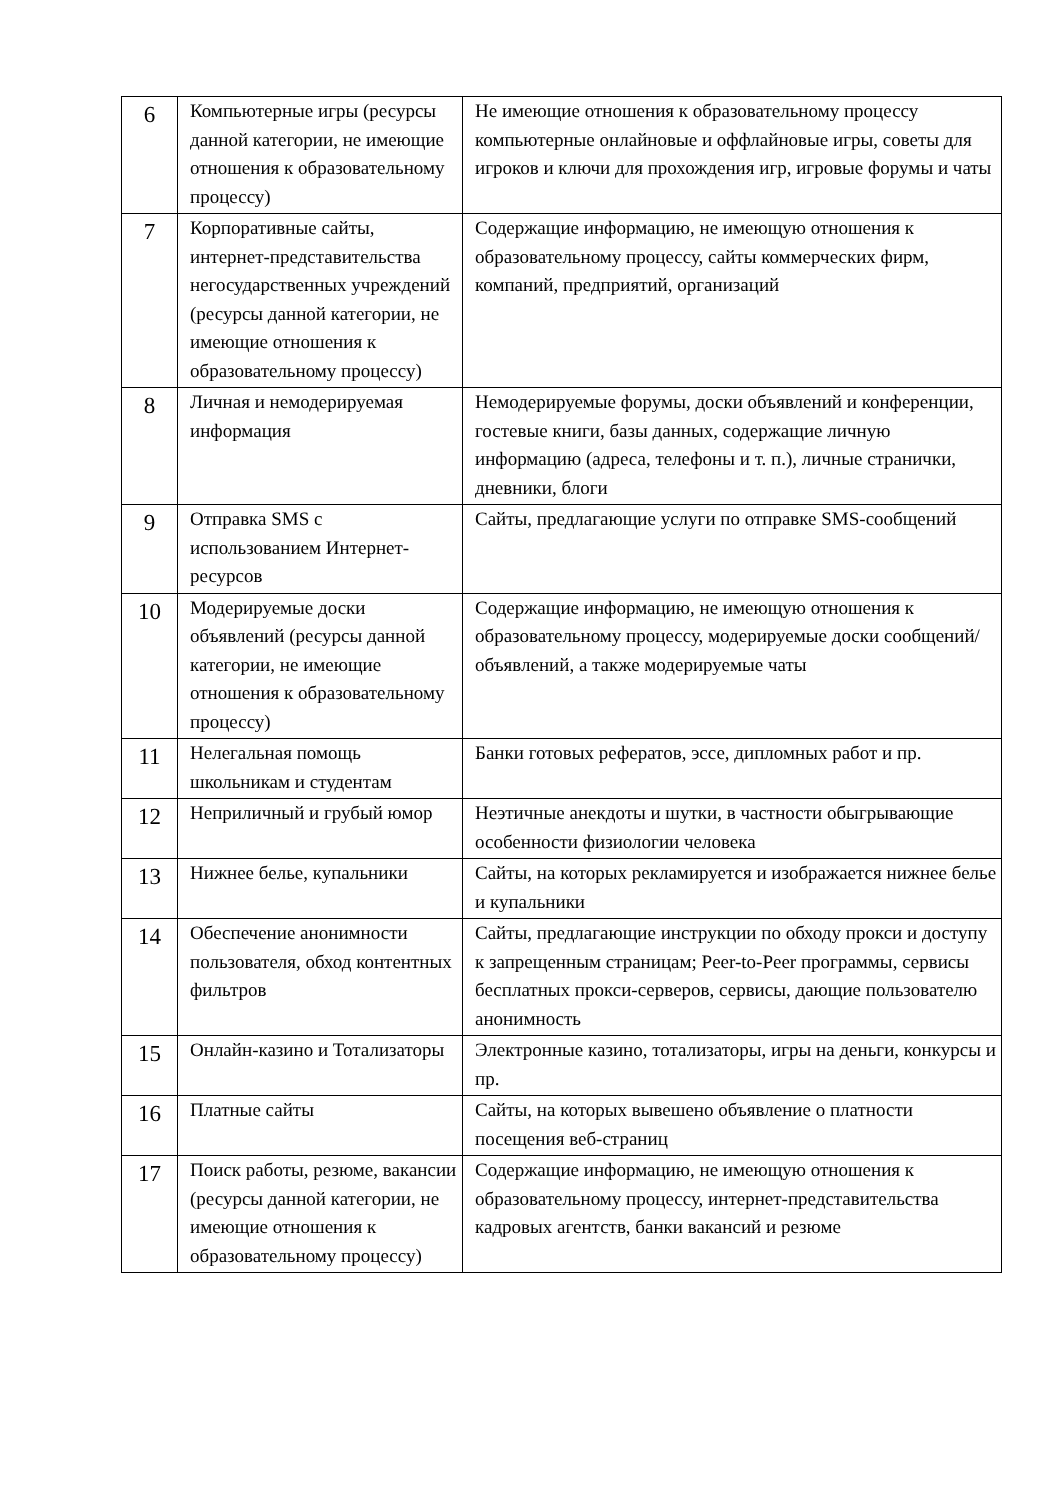| 6 | Компьютерные игры (ресурсы данной категории, не имеющие отношения к образовательному процессу) | Не имеющие отношения к образовательному процессу компьютерные онлайновые и оффлайновые игры, советы для игроков и ключи для прохождения игр, игровые форумы и чаты |
| 7 | Корпоративные сайты, интернет-представительства негосударственных учреждений (ресурсы данной категории, не имеющие отношения к образовательному процессу) | Содержащие информацию, не имеющую отношения к образовательному процессу, сайты коммерческих фирм, компаний, предприятий, организаций |
| 8 | Личная и немодерируемая информация | Немодерируемые форумы, доски объявлений и конференции, гостевые книги, базы данных, содержащие личную информацию (адреса, телефоны и т. п.), личные странички, дневники, блоги |
| 9 | Отправка SMS с использованием Интернет-ресурсов | Сайты, предлагающие услуги по отправке SMS-сообщений |
| 10 | Модерируемые доски объявлений (ресурсы данной категории, не имеющие отношения к образовательному процессу) | Содержащие информацию, не имеющую отношения к образовательному процессу, модерируемые доски сообщений/объявлений, а также модерируемые чаты |
| 11 | Нелегальная помощь школьникам и студентам | Банки готовых рефератов, эссе, дипломных работ и пр. |
| 12 | Неприличный и грубый юмор | Неэтичные анекдоты и шутки, в частности обыгрывающие особенности физиологии человека |
| 13 | Нижнее белье, купальники | Сайты, на которых рекламируется и изображается нижнее белье и купальники |
| 14 | Обеспечение анонимности пользователя, обход контентных фильтров | Сайты, предлагающие инструкции по обходу прокси и доступу к запрещенным страницам; Peer-to-Peer программы, сервисы бесплатных прокси-серверов, сервисы, дающие пользователю анонимность |
| 15 | Онлайн-казино и Тотализаторы | Электронные казино, тотализаторы, игры на деньги, конкурсы и пр. |
| 16 | Платные сайты | Сайты, на которых вывешено объявление о платности посещения веб-страниц |
| 17 | Поиск работы, резюме, вакансии (ресурсы данной категории, не имеющие отношения к образовательному процессу) | Содержащие информацию, не имеющую отношения к образовательному процессу, интернет-представительства кадровых агентств, банки вакансий и резюме |